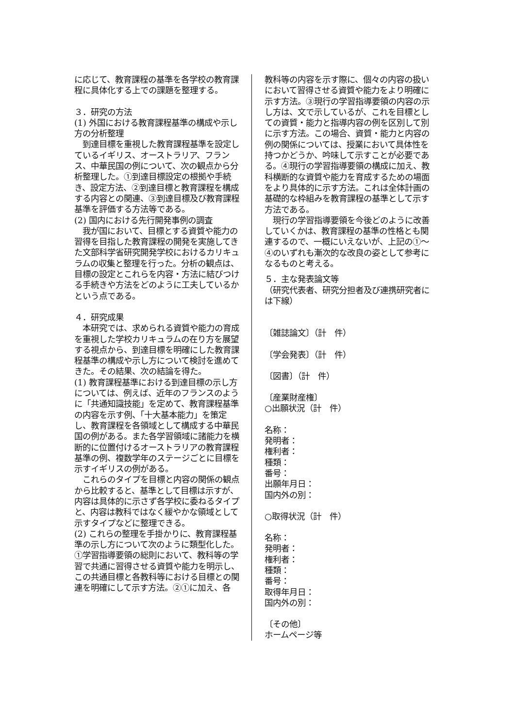に応じて、教育課程の基準を各学校の教育課程に具体化する上での課題を整理する。
３．研究の方法
(1) 外国における教育課程基準の構成や示し方の分析整理
　到達目標を重視した教育課程基準を設定しているイギリス、オーストラリア、フランス、中華民国の例について、次の観点から分析整理した。①到達目標設定の根拠や手続き、設定方法、②到達目標と教育課程を構成する内容との関連、③到達目標及び教育課程基準を評価する方法等である。
(2) 国内における先行開発事例の調査
　我が国において、目標とする資質や能力の習得を目指した教育課程の開発を実施してきた文部科学省研究開発学校におけるカリキュラムの収集と整理を行った。分析の観点は、目標の設定とこれらを内容・方法に結びつける手続きや方法をどのように工夫しているかという点である。
４．研究成果
　本研究では、求められる資質や能力の育成を重視した学校カリキュラムの在り方を展望する視点から、到達目標を明確にした教育課程基準の構成や示し方について検討を進めてきた。その結果、次の結論を得た。
(1) 教育課程基準における到達目標の示し方については、例えば、近年のフランスのように「共通知識技能」を定めて、教育課程基準の内容を示す例、「十大基本能力」を策定し、教育課程を各領域として構成する中華民国の例がある。また各学習領域に諸能力を横断的に位置付けるオーストラリアの教育課程基準の例、複数学年のステージごとに目標を示すイギリスの例がある。
　これらのタイプを目標と内容の関係の観点から比較すると、基準として目標は示すが、内容は具体的に示さず各学校に委ねるタイプと、内容は教科ではなく緩やかな領域として示すタイプなどに整理できる。
(2) これらの整理を手掛かりに、教育課程基準の示し方について次のように類型化した。①学習指導要領の総則において、教科等の学習で共通に習得させる資質や能力を明示し、この共通目標と各教科等における目標との関連を明確にして示す方法。②①に加え、各
教科等の内容を示す際に、個々の内容の扱いにおいて習得させる資質や能力をより明確に示す方法。③現行の学習指導要領の内容の示し方は、文で示しているが、これを目標としての資質・能力と指導内容の例を区別して別に示す方法。この場合、資質・能力と内容の例の関係については、授業において具体性を持つかどうか、吟味して示すことが必要である。④現行の学習指導要領の構成に加え、教科横断的な資質や能力を育成するための場面をより具体的に示す方法。これは全体計画の基礎的な枠組みを教育課程の基準として示す方法である。
　現行の学習指導要領を今後どのように改善していくかは、教育課程の基準の性格とも関連するので、一概にいえないが、上記の①～④のいずれも漸次的な改良の姿として参考になるものと考える。
５．主な発表論文等
（研究代表者、研究分担者及び連携研究者には下線）
〔雑誌論文〕（計　件）
〔学会発表〕（計　件）
〔図書〕（計　件）
〔産業財産権〕
○出願状況（計　件）
名称：
発明者：
権利者：
種類：
番号：
出願年月日：
国内外の別：
○取得状況（計　件）
名称：
発明者：
権利者：
種類：
番号：
取得年月日：
国内外の別：
〔その他〕
ホームページ等